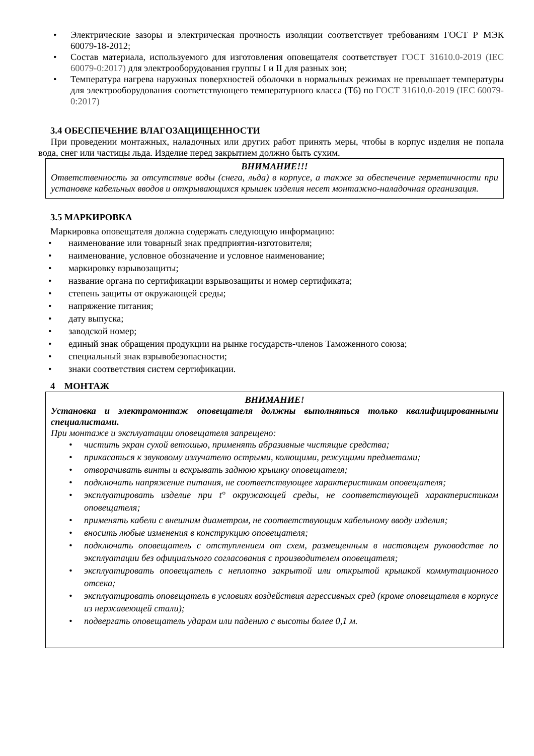• Электрические зазоры и электрическая прочность изоляции соответствует требованиям ГОСТ Р МЭК 60079-18-2012;
• Состав материала, используемого для изготовления оповещателя соответствует ГОСТ 31610.0-2019 (IEC 60079-0:2017) для электрооборудования группы I и II для разных зон;
• Температура нагрева наружных поверхностей оболочки в нормальных режимах не превышает температуры для электрооборудования соответствующего температурного класса (Т6) по ГОСТ 31610.0-2019 (IEC 60079-0:2017)
3.4 ОБЕСПЕЧЕНИЕ ВЛАГОЗАЩИЩЕННОСТИ
При проведении монтажных, наладочных или других работ принять меры, чтобы в корпус изделия не попала вода, снег или частицы льда. Изделие перед закрытием должно быть сухим.
ВНИМАНИЕ!!!
Ответственность за отсутствие воды (снега, льда) в корпусе, а также за обеспечение герметичности при установке кабельных вводов и открывающихся крышек изделия несет монтажно-наладочная организация.
3.5 МАРКИРОВКА
Маркировка оповещателя должна содержать следующую информацию:
• наименование или товарный знак предприятия-изготовителя;
• наименование, условное обозначение и условное наименование;
• маркировку взрывозащиты;
• название органа по сертификации взрывозащиты и номер сертификата;
• степень защиты от окружающей среды;
• напряжение питания;
• дату выпуска;
• заводской номер;
• единый знак обращения продукции на рынке государств-членов Таможенного союза;
• специальный знак взрывобезопасности;
• знаки соответствия систем сертификации.
4 МОНТАЖ
ВНИМАНИЕ!
Установка и электромонтаж оповещателя должны выполняться только квалифицированными специалистами.
При монтаже и эксплуатации оповещателя запрещено:
• чистить экран сухой ветошью, применять абразивные чистящие средства;
• прикасаться к звуковому излучателю острыми, колющими, режущими предметами;
• отворачивать винты и вскрывать заднюю крышку оповещателя;
• подключать напряжение питания, не соответствующее характеристикам оповещателя;
• эксплуатировать изделие при t° окружающей среды, не соответствующей характеристикам оповещателя;
• применять кабели с внешним диаметром, не соответствующим кабельному вводу изделия;
• вносить любые изменения в конструкцию оповещателя;
• подключать оповещатель с отступлением от схем, размещенным в настоящем руководстве по эксплуатации без официального согласования с производителем оповещателя;
• эксплуатировать оповещатель с неплотно закрытой или открытой крышкой коммутационного отсека;
• эксплуатировать оповещатель в условиях воздействия агрессивных сред (кроме оповещателя в корпусе из нержавеющей стали);
• подвергать оповещатель ударам или падению с высоты более 0,1 м.